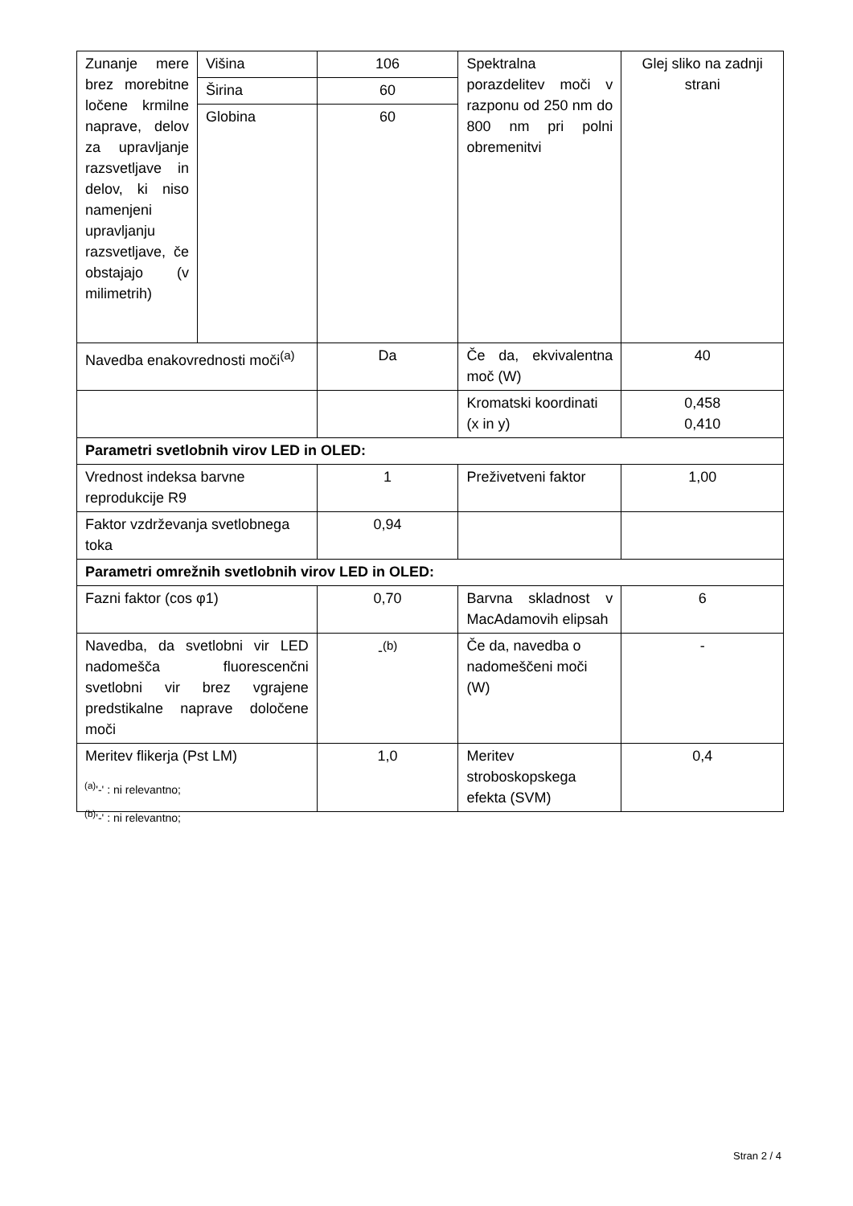| Zunanje mere brez morebitne ločene krmilne naprave, delov za upravljanje razsvetljave in delov, ki niso namenjeni upravljanju razsvetljave, če obstajajo (v milimetrih) | Višina | 106 | Spektralna porazdelitev moči v razponu od 250 nm do 800 nm pri polni obremenitvi | Glej sliko na zadnji strani |
| | Širina | 60 | | |
| | Globina | 60 | | |
| Navedba enakovrednosti moči<sup>(a)</sup> | | Da | Če da, ekvivalentna moč (W) | 40 |
| | | | Kromatski koordinati (x in y) | 0,458 0,410 |
| Parametri svetlobnih virov LED in OLED: | | | | |
| Vrednost indeksa barvne reprodukcije R9 | | 1 | Preživetveni faktor | 1,00 |
| Faktor vzdrževanja svetlobnega toka | | 0,94 | | |
| Parametri omrežnih svetlobnih virov LED in OLED: | | | | |
| Fazni faktor (cos φ1) | | 0,70 | Barvna skladnost v MacAdamovih elipsah | 6 |
| Navedba, da svetlobni vir LED nadomešča fluorescenčni svetlobni vir brez vgrajene predstikalne naprave določene moči | | -<sup>(b)</sup> | Če da, navedba o nadomeščeni moči (W) | - |
| Meritev flikerja (Pst LM) | | 1,0 | Meritev stroboskopskega efekta (SVM) | 0,4 |
<sup>(a)</sup> '-' : ni relevantno;
<sup>(b)</sup> '-' : ni relevantno;
Stran 2 / 4